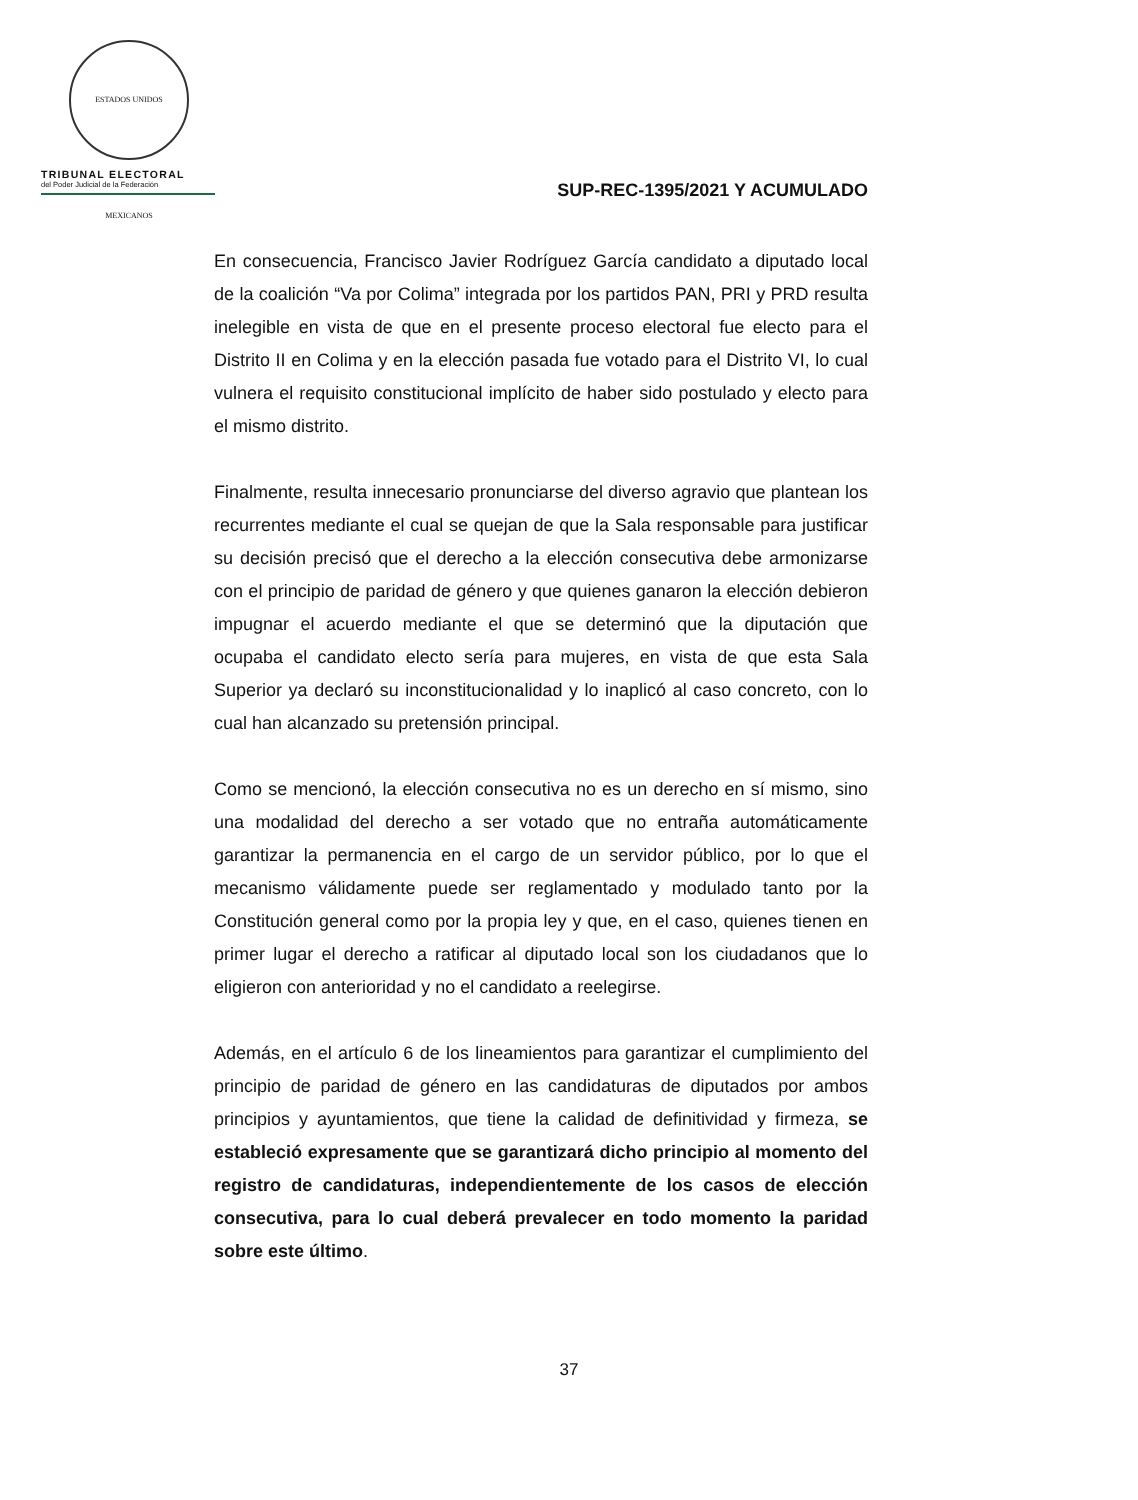ESTADOS UNIDOS MEXICANOS
TRIBUNAL ELECTORAL
del Poder Judicial de la Federación
SUP-REC-1395/2021 Y ACUMULADO
En consecuencia, Francisco Javier Rodríguez García candidato a diputado local de la coalición “Va por Colima” integrada por los partidos PAN, PRI y PRD resulta inelegible en vista de que en el presente proceso electoral fue electo para el Distrito II en Colima y en la elección pasada fue votado para el Distrito VI, lo cual vulnera el requisito constitucional implícito de haber sido postulado y electo para el mismo distrito.
Finalmente, resulta innecesario pronunciarse del diverso agravio que plantean los recurrentes mediante el cual se quejan de que la Sala responsable para justificar su decisión precisó que el derecho a la elección consecutiva debe armonizarse con el principio de paridad de género y que quienes ganaron la elección debieron impugnar el acuerdo mediante el que se determinó que la diputación que ocupaba el candidato electo sería para mujeres, en vista de que esta Sala Superior ya declaró su inconstitucionalidad y lo inaplicó al caso concreto, con lo cual han alcanzado su pretensión principal.
Como se mencionó, la elección consecutiva no es un derecho en sí mismo, sino una modalidad del derecho a ser votado que no entraña automáticamente garantizar la permanencia en el cargo de un servidor público, por lo que el mecanismo válidamente puede ser reglamentado y modulado tanto por la Constitución general como por la propia ley y que, en el caso, quienes tienen en primer lugar el derecho a ratificar al diputado local son los ciudadanos que lo eligieron con anterioridad y no el candidato a reelegirse.
Además, en el artículo 6 de los lineamientos para garantizar el cumplimiento del principio de paridad de género en las candidaturas de diputados por ambos principios y ayuntamientos, que tiene la calidad de definitividad y firmeza, se estableció expresamente que se garantizará dicho principio al momento del registro de candidaturas, independientemente de los casos de elección consecutiva, para lo cual deberá prevalecer en todo momento la paridad sobre este último.
37